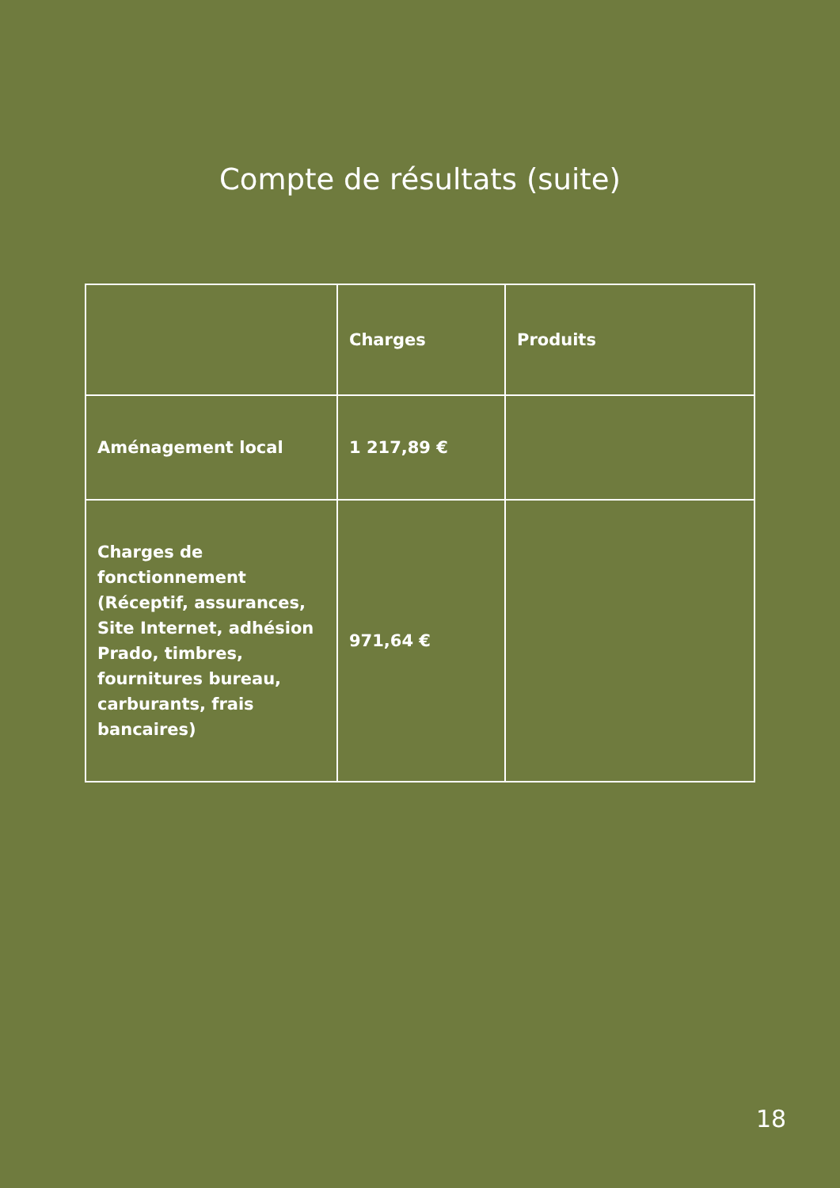Compte de résultats (suite)
| | Charges | Produits |
| --- | --- | --- |
| Aménagement local | 1 217,89 € | |
| Charges de fonctionnement (Réceptif, assurances, Site Internet, adhésion Prado, timbres, fournitures bureau, carburants, frais bancaires) | 971,64 € | |
18